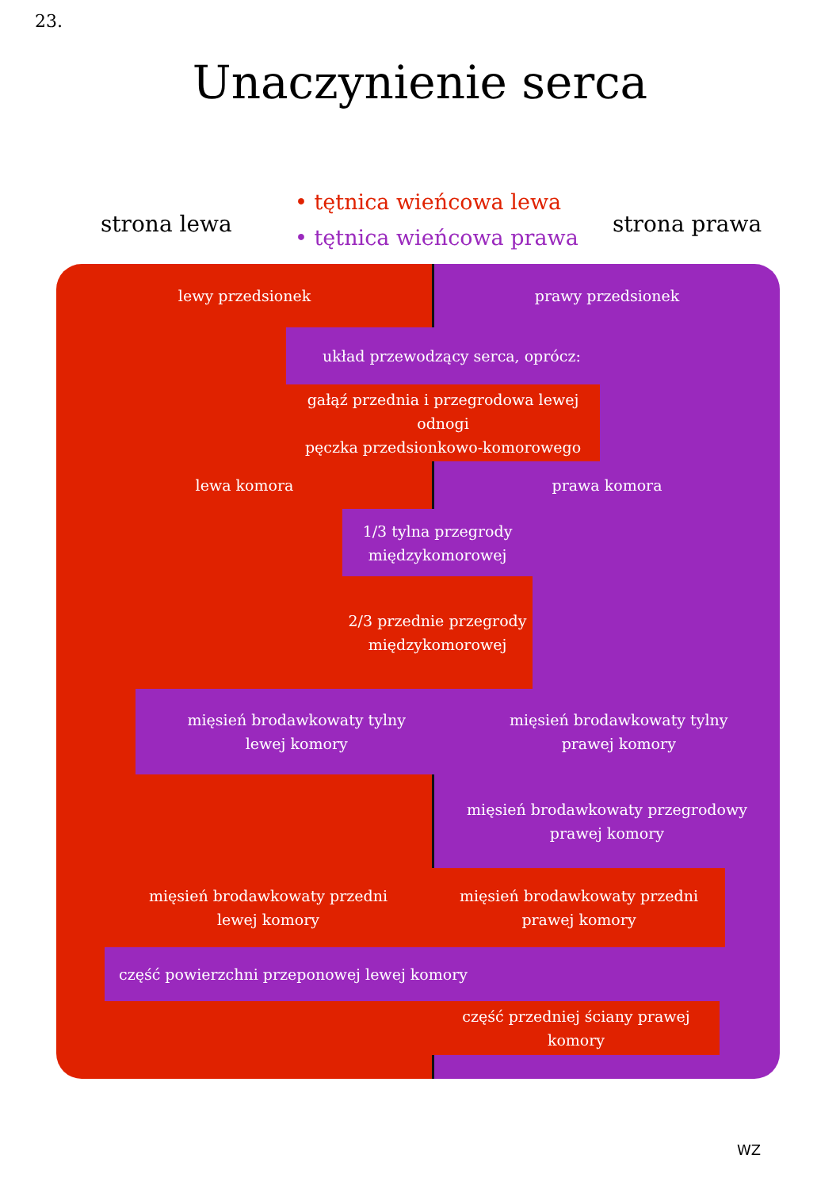23.
Unaczynienie serca
• tętnica wieńcowa lewa
• tętnica wieńcowa prawa
strona lewa strona prawa
lewy przedsionek prawy przedsionek
układ przewodzący serca, oprócz:
gałąź przednia i przegrodowa lewej odnogi
pęczka przedsionkowo-komorowego
lewa komora prawa komora
1/3 tylna przegrody
międzykomorowej
2/3 przednie przegrody
międzykomorowej
mięsień brodawkowaty tylny
lewej komory mięsień brodawkowaty tylny
prawej komory
mięsień brodawkowaty przegrodowy
prawej komory
mięsień brodawkowaty przedni
lewej komory
mięsień brodawkowaty przedni
prawej komory
część powierzchni przeponowej lewej komory
część przedniej ściany prawej komory
WZ